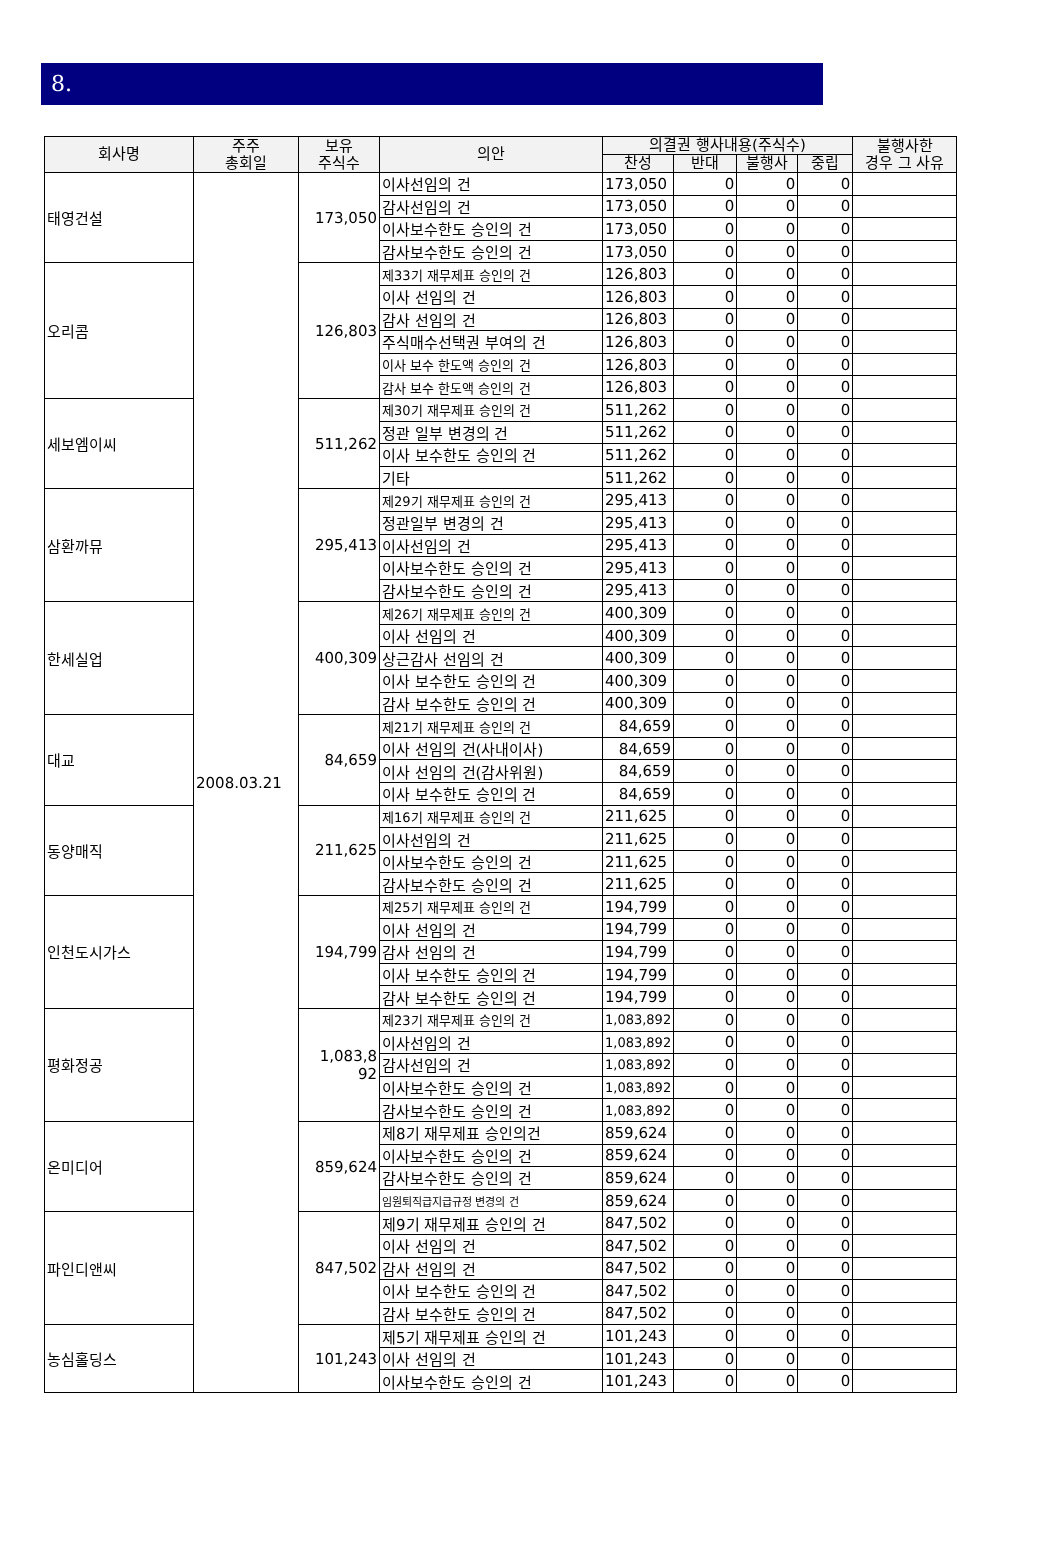8.
| 회사명 | 주주 총회일 | 보유 주식수 | 의안 | 의결권 행사내용(주식수) | | | | 불행사한 경우 그 사유 |
| --- | --- | --- | --- | --- | --- | --- | --- | --- |
| | | | | 찬성 | 반대 | 불행사 | 중립 | |
| 태영건설 | 2008.03.21 | 173,050 | 이사선임의 건 | 173,050 | 0 | 0 | 0 | |
| | | | 감사선임의 건 | 173,050 | 0 | 0 | 0 | |
| | | | 이사보수한도 승인의 건 | 173,050 | 0 | 0 | 0 | |
| | | | 감사보수한도 승인의 건 | 173,050 | 0 | 0 | 0 | |
| 오리콤 | | 126,803 | 제33기 재무제표 승인의 건 | 126,803 | 0 | 0 | 0 | |
| | | | 이사 선임의 건 | 126,803 | 0 | 0 | 0 | |
| | | | 감사 선임의 건 | 126,803 | 0 | 0 | 0 | |
| | | | 주식매수선택권 부여의 건 | 126,803 | 0 | 0 | 0 | |
| | | | 이사 보수 한도액 승인의 건 | 126,803 | 0 | 0 | 0 | |
| | | | 감사 보수 한도액 승인의 건 | 126,803 | 0 | 0 | 0 | |
| 세보엠이씨 | | 511,262 | 제30기 재무제표 승인의 건 | 511,262 | 0 | 0 | 0 | |
| | | | 정관 일부 변경의 건 | 511,262 | 0 | 0 | 0 | |
| | | | 이사 보수한도 승인의 건 | 511,262 | 0 | 0 | 0 | |
| | | | 기타 | 511,262 | 0 | 0 | 0 | |
| 삼환까뮤 | | 295,413 | 제29기 재무제표 승인의 건 | 295,413 | 0 | 0 | 0 | |
| | | | 정관일부 변경의 건 | 295,413 | 0 | 0 | 0 | |
| | | | 이사선임의 건 | 295,413 | 0 | 0 | 0 | |
| | | | 이사보수한도 승인의 건 | 295,413 | 0 | 0 | 0 | |
| | | | 감사보수한도 승인의 건 | 295,413 | 0 | 0 | 0 | |
| 한세실업 | | 400,309 | 제26기 재무제표 승인의 건 | 400,309 | 0 | 0 | 0 | |
| | | | 이사 선임의 건 | 400,309 | 0 | 0 | 0 | |
| | | | 상근감사 선임의 건 | 400,309 | 0 | 0 | 0 | |
| | | | 이사 보수한도 승인의 건 | 400,309 | 0 | 0 | 0 | |
| | | | 감사 보수한도 승인의 건 | 400,309 | 0 | 0 | 0 | |
| 대교 | | 84,659 | 제21기 재무제표 승인의 건 | 84,659 | 0 | 0 | 0 | |
| | | | 이사 선임의 건(사내이사) | 84,659 | 0 | 0 | 0 | |
| | | | 이사 선임의 건(감사위원) | 84,659 | 0 | 0 | 0 | |
| | | | 이사 보수한도 승인의 건 | 84,659 | 0 | 0 | 0 | |
| 동양매직 | | 211,625 | 제16기 재무제표 승인의 건 | 211,625 | 0 | 0 | 0 | |
| | | | 이사선임의 건 | 211,625 | 0 | 0 | 0 | |
| | | | 이사보수한도 승인의 건 | 211,625 | 0 | 0 | 0 | |
| | | | 감사보수한도 승인의 건 | 211,625 | 0 | 0 | 0 | |
| 인천도시가스 | | 194,799 | 제25기 재무제표 승인의 건 | 194,799 | 0 | 0 | 0 | |
| | | | 이사 선임의 건 | 194,799 | 0 | 0 | 0 | |
| | | | 감사 선임의 건 | 194,799 | 0 | 0 | 0 | |
| | | | 이사 보수한도 승인의 건 | 194,799 | 0 | 0 | 0 | |
| | | | 감사 보수한도 승인의 건 | 194,799 | 0 | 0 | 0 | |
| 평화정공 | | 1,083,8 92 | 제23기 재무제표 승인의 건 | 1,083,892 | 0 | 0 | 0 | |
| | | | 이사선임의 건 | 1,083,892 | 0 | 0 | 0 | |
| | | | 감사선임의 건 | 1,083,892 | 0 | 0 | 0 | |
| | | | 이사보수한도 승인의 건 | 1,083,892 | 0 | 0 | 0 | |
| | | | 감사보수한도 승인의 건 | 1,083,892 | 0 | 0 | 0 | |
| 온미디어 | | 859,624 | 제8기 재무제표 승인의건 | 859,624 | 0 | 0 | 0 | |
| | | | 이사보수한도 승인의 건 | 859,624 | 0 | 0 | 0 | |
| | | | 감사보수한도 승인의 건 | 859,624 | 0 | 0 | 0 | |
| | | | 임원퇴직급지급규정 변경의 건 | 859,624 | 0 | 0 | 0 | |
| 파인디앤씨 | | 847,502 | 제9기 재무제표 승인의 건 | 847,502 | 0 | 0 | 0 | |
| | | | 이사 선임의 건 | 847,502 | 0 | 0 | 0 | |
| | | | 감사 선임의 건 | 847,502 | 0 | 0 | 0 | |
| | | | 이사 보수한도 승인의 건 | 847,502 | 0 | 0 | 0 | |
| | | | 감사 보수한도 승인의 건 | 847,502 | 0 | 0 | 0 | |
| 농심홀딩스 | | 101,243 | 제5기 재무제표 승인의 건 | 101,243 | 0 | 0 | 0 | |
| | | | 이사 선임의 건 | 101,243 | 0 | 0 | 0 | |
| | | | 이사보수한도 승인의 건 | 101,243 | 0 | 0 | 0 | |